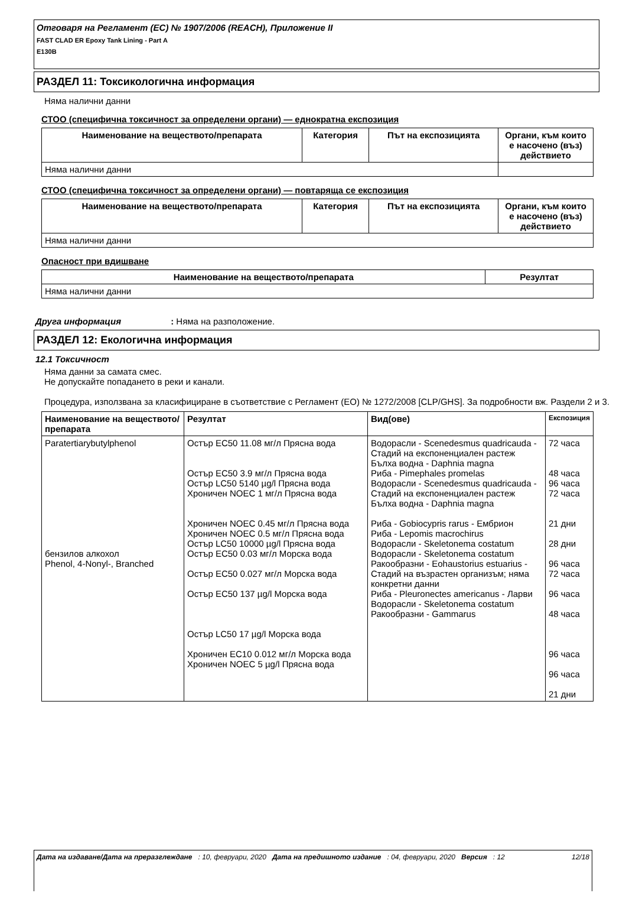Отговаря на Регламент (ЕС) № 1907/2006 (REACH), Приложение II
FAST CLAD ER Epoxy Tank Lining - Part A
E130B
РАЗДЕЛ 11: Токсикологична информация
Няма налични данни
СТОО (специфична токсичност за определени органи) — еднократна експозиция
| Наименование на веществото/препарата | Категория | Път на експозицията | Органи, към които е насочено (въз) действието |
| --- | --- | --- | --- |
| Няма налични данни | | | |
СТОО (специфична токсичност за определени органи) — повтаряща се експозиция
| Наименование на веществото/препарата | Категория | Път на експозицията | Органи, към които е насочено (въз) действието |
| --- | --- | --- | --- |
| Няма налични данни | | | |
Опасност при вдишване
| Наименование на веществото/препарата | Резултат |
| --- | --- |
| Няма налични данни | |
Друга информация : Няма на разположение.
РАЗДЕЛ 12: Екологична информация
12.1 Токсичност
Няма данни за самата смес.
Не допускайте попадането в реки и канали.
Процедура, използвана за класифициране в съответствие с Регламент (ЕО) № 1272/2008 [CLP/GHS]. За подробности вж. Раздели 2 и 3.
| Наименование на веществото/препарата | Резултат | Вид(ове) | Експозиция |
| --- | --- | --- | --- |
| Paratertiarybutylphenol бензилов алкохол Phenol, 4-Nonyl-, Branched | Остър EC50 11.08 мг/л Прясна вода Остър EC50 3.9 мг/л Прясна вода Остър LC50 5140 µg/l Прясна вода Хроничен NOEC 1 мг/л Прясна вода Хроничен NOEC 0.45 мг/л Прясна вода Хроничен NOEC 0.5 мг/л Прясна вода Остър LC50 10000 µg/l Прясна вода Остър EC50 0.03 мг/л Морска вода Остър EC50 0.027 мг/л Морска вода Остър EC50 137 µg/l Морска вода Остър LC50 17 µg/l Морска вода Хроничен EC10 0.012 мг/л Морска вода Хроничен NOEC 5 µg/l Прясна вода | Водорасли - Scenedesmus quadricauda - Стадий на експоненциален растеж Бълха водна - Daphnia magna Риба - Pimephales promelas Водорасли - Scenedesmus quadricauda - Стадий на експоненциален растеж Бълха водна - Daphnia magna Риба - Gobiocypris rarus - Ембрион Риба - Lepomis macrochirus Водорасли - Skeletonema costatum Водорасли - Skeletonema costatum Ракообразни - Eohaustorius estuarius - Стадий на възрастен организъм; няма конкретни данни Риба - Pleuronectes americanus - Ларви Водорасли - Skeletonema costatum Ракообразни - Gammarus | 72 часа 48 часа 96 часа 72 часа 21 дни 28 дни 96 часа 72 часа 96 часа 48 часа 96 часа 96 часа 21 дни |
Дата на издаване/Дата на преразглеждане : 10, февруари, 2020 Дата на предишното издание : 04, февруари, 2020 Версия : 12 12/18